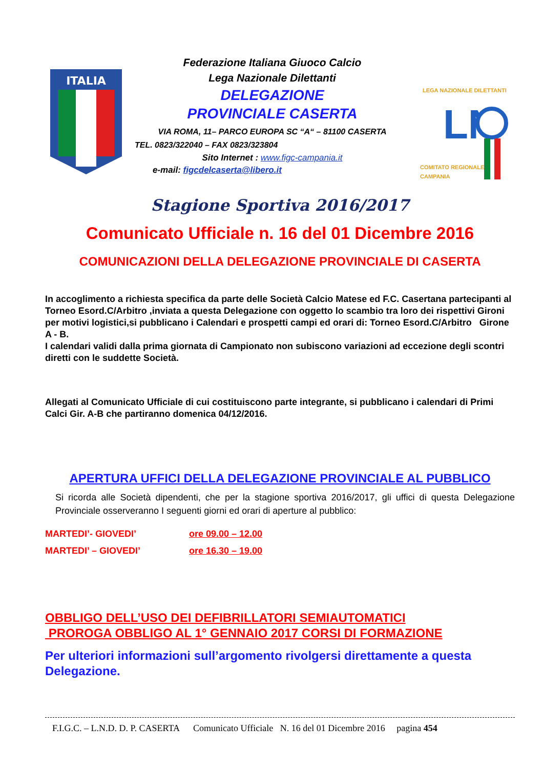ITALIA
Federazione Italiana Giuoco Calcio
Lega Nazionale Dilettanti
DELEGAZIONE
PROVINCIALE CASERTA
VIA ROMA, 11– PARCO EUROPA SC “A“ – 81100 CASERTA
TEL. 0823/322040 – FAX 0823/323804
Sito Internet : www.figc-campania.it
e-mail: figcdelcaserta@libero.it
LEGA NAZIONALE DILETTANTI
LN
COMITATO REGIONALE
CAMPANIA
Stagione Sportiva 2016/2017
Comunicato Ufficiale n. 16 del 01 Dicembre 2016
COMUNICAZIONI DELLA DELEGAZIONE PROVINCIALE DI CASERTA
In accoglimento a richiesta specifica da parte delle Società Calcio Matese ed F.C. Casertana partecipanti al Torneo Esord.C/Arbitro ,inviata a questa Delegazione con oggetto lo scambio tra loro dei rispettivi Gironi per motivi logistici,si pubblicano i Calendari e prospetti campi ed orari di: Torneo Esord.C/Arbitro Girone A - B.
I calendari validi dalla prima giornata di Campionato non subiscono variazioni ad eccezione degli scontri diretti con le suddette Società.
Allegati al Comunicato Ufficiale di cui costituiscono parte integrante, si pubblicano i calendari di Primi Calci Gir. A-B che partiranno domenica 04/12/2016.
APERTURA UFFICI DELLA DELEGAZIONE PROVINCIALE AL PUBBLICO
Si ricorda alle Società dipendenti, che per la stagione sportiva 2016/2017, gli uffici di questa Delegazione Provinciale osserveranno I seguenti giorni ed orari di aperture al pubblico:
MARTEDI’- GIOVEDI’ ore 09.00 – 12.00
MARTEDI’ – GIOVEDI’ ore 16.30 – 19.00
OBBLIGO DELL’USO DEI DEFIBRILLATORI SEMIAUTOMATICI
PROROGA OBBLIGO AL 1° GENNAIO 2017 CORSI DI FORMAZIONE
Per ulteriori informazioni sull’argomento rivolgersi direttamente a questa Delegazione.
F.I.G.C. – L.N.D. D. P. CASERTA Comunicato Ufficiale N. 16 del 01 Dicembre 2016 pagina 454